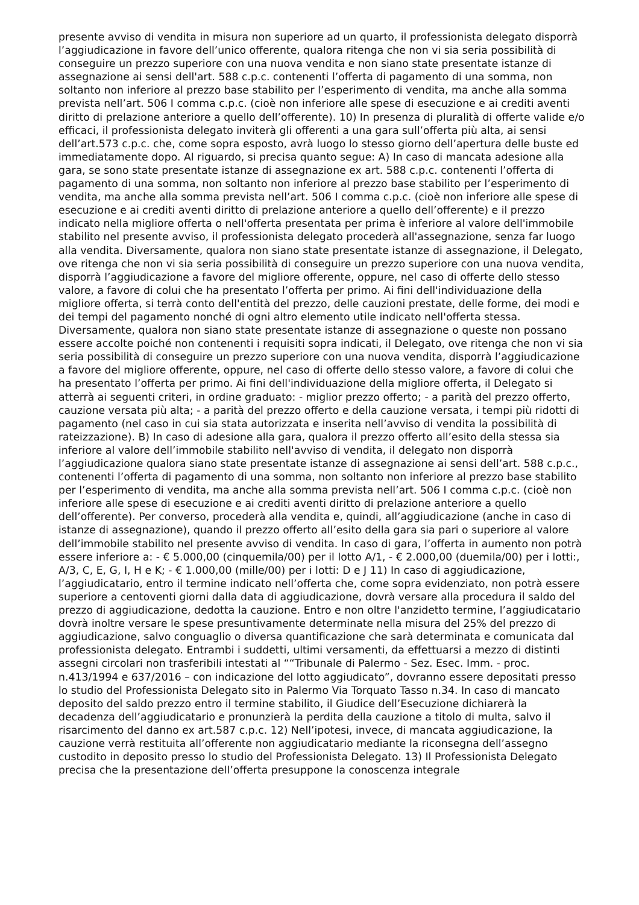presente avviso di vendita in misura non superiore ad un quarto, il professionista delegato disporrà l’aggiudicazione in favore dell’unico offerente, qualora ritenga che non vi sia seria possibilità di conseguire un prezzo superiore con una nuova vendita e non siano state presentate istanze di assegnazione ai sensi dell'art. 588 c.p.c. contenenti l’offerta di pagamento di una somma, non soltanto non inferiore al prezzo base stabilito per l’esperimento di vendita, ma anche alla somma prevista nell’art. 506 I comma c.p.c. (cioè non inferiore alle spese di esecuzione e ai crediti aventi diritto di prelazione anteriore a quello dell’offerente). 10) In presenza di pluralità di offerte valide e/o efficaci, il professionista delegato inviterà gli offerenti a una gara sull’offerta più alta, ai sensi dell’art.573 c.p.c. che, come sopra esposto, avrà luogo lo stesso giorno dell’apertura delle buste ed immediatamente dopo. Al riguardo, si precisa quanto segue: A) In caso di mancata adesione alla gara, se sono state presentate istanze di assegnazione ex art. 588 c.p.c. contenenti l’offerta di pagamento di una somma, non soltanto non inferiore al prezzo base stabilito per l’esperimento di vendita, ma anche alla somma prevista nell’art. 506 I comma c.p.c. (cioè non inferiore alle spese di esecuzione e ai crediti aventi diritto di prelazione anteriore a quello dell’offerente) e il prezzo indicato nella migliore offerta o nell'offerta presentata per prima è inferiore al valore dell'immobile stabilito nel presente avviso, il professionista delegato procederà all'assegnazione, senza far luogo alla vendita. Diversamente, qualora non siano state presentate istanze di assegnazione, il Delegato, ove ritenga che non vi sia seria possibilità di conseguire un prezzo superiore con una nuova vendita, disporrà l’aggiudicazione a favore del migliore offerente, oppure, nel caso di offerte dello stesso valore, a favore di colui che ha presentato l’offerta per primo. Ai fini dell'individuazione della migliore offerta, si terrà conto dell'entità del prezzo, delle cauzioni prestate, delle forme, dei modi e dei tempi del pagamento nonché di ogni altro elemento utile indicato nell'offerta stessa. Diversamente, qualora non siano state presentate istanze di assegnazione o queste non possano essere accolte poiché non contenenti i requisiti sopra indicati, il Delegato, ove ritenga che non vi sia seria possibilità di conseguire un prezzo superiore con una nuova vendita, disporrà l’aggiudicazione a favore del migliore offerente, oppure, nel caso di offerte dello stesso valore, a favore di colui che ha presentato l’offerta per primo. Ai fini dell'individuazione della migliore offerta, il Delegato si atterrà ai seguenti criteri, in ordine graduato: - miglior prezzo offerto; - a parità del prezzo offerto, cauzione versata più alta; - a parità del prezzo offerto e della cauzione versata, i tempi più ridotti di pagamento (nel caso in cui sia stata autorizzata e inserita nell’avviso di vendita la possibilità di rateizzazione). B) In caso di adesione alla gara, qualora il prezzo offerto all’esito della stessa sia inferiore al valore dell’immobile stabilito nell'avviso di vendita, il delegato non disporrà l’aggiudicazione qualora siano state presentate istanze di assegnazione ai sensi dell’art. 588 c.p.c., contenenti l’offerta di pagamento di una somma, non soltanto non inferiore al prezzo base stabilito per l’esperimento di vendita, ma anche alla somma prevista nell’art. 506 I comma c.p.c. (cioè non inferiore alle spese di esecuzione e ai crediti aventi diritto di prelazione anteriore a quello dell’offerente). Per converso, procederà alla vendita e, quindi, all’aggiudicazione (anche in caso di istanze di assegnazione), quando il prezzo offerto all’esito della gara sia pari o superiore al valore dell’immobile stabilito nel presente avviso di vendita. In caso di gara, l’offerta in aumento non potrà essere inferiore a: - € 5.000,00 (cinquemila/00) per il lotto A/1, - € 2.000,00 (duemila/00) per i lotti:, A/3, C, E, G, I, H e K; - € 1.000,00 (mille/00) per i lotti: D e J 11) In caso di aggiudicazione, l’aggiudicatario, entro il termine indicato nell’offerta che, come sopra evidenziato, non potrà essere superiore a centoventi giorni dalla data di aggiudicazione, dovrà versare alla procedura il saldo del prezzo di aggiudicazione, dedotta la cauzione. Entro e non oltre l'anzidetto termine, l’aggiudicatario dovrà inoltre versare le spese presuntivamente determinate nella misura del 25% del prezzo di aggiudicazione, salvo conguaglio o diversa quantificazione che sarà determinata e comunicata dal professionista delegato. Entrambi i suddetti, ultimi versamenti, da effettuarsi a mezzo di distinti assegni circolari non trasferibili intestati al ““Tribunale di Palermo - Sez. Esec. Imm. - proc. n.413/1994 e 637/2016 – con indicazione del lotto aggiudicato”, dovranno essere depositati presso lo studio del Professionista Delegato sito in Palermo Via Torquato Tasso n.34. In caso di mancato deposito del saldo prezzo entro il termine stabilito, il Giudice dell’Esecuzione dichiarerà la decadenza dell’aggiudicatario e pronunzierà la perdita della cauzione a titolo di multa, salvo il risarcimento del danno ex art.587 c.p.c. 12) Nell’ipotesi, invece, di mancata aggiudicazione, la cauzione verrà restituita all’offerente non aggiudicatario mediante la riconsegna dell’assegno custodito in deposito presso lo studio del Professionista Delegato. 13) Il Professionista Delegato precisa che la presentazione dell’offerta presuppone la conoscenza integrale